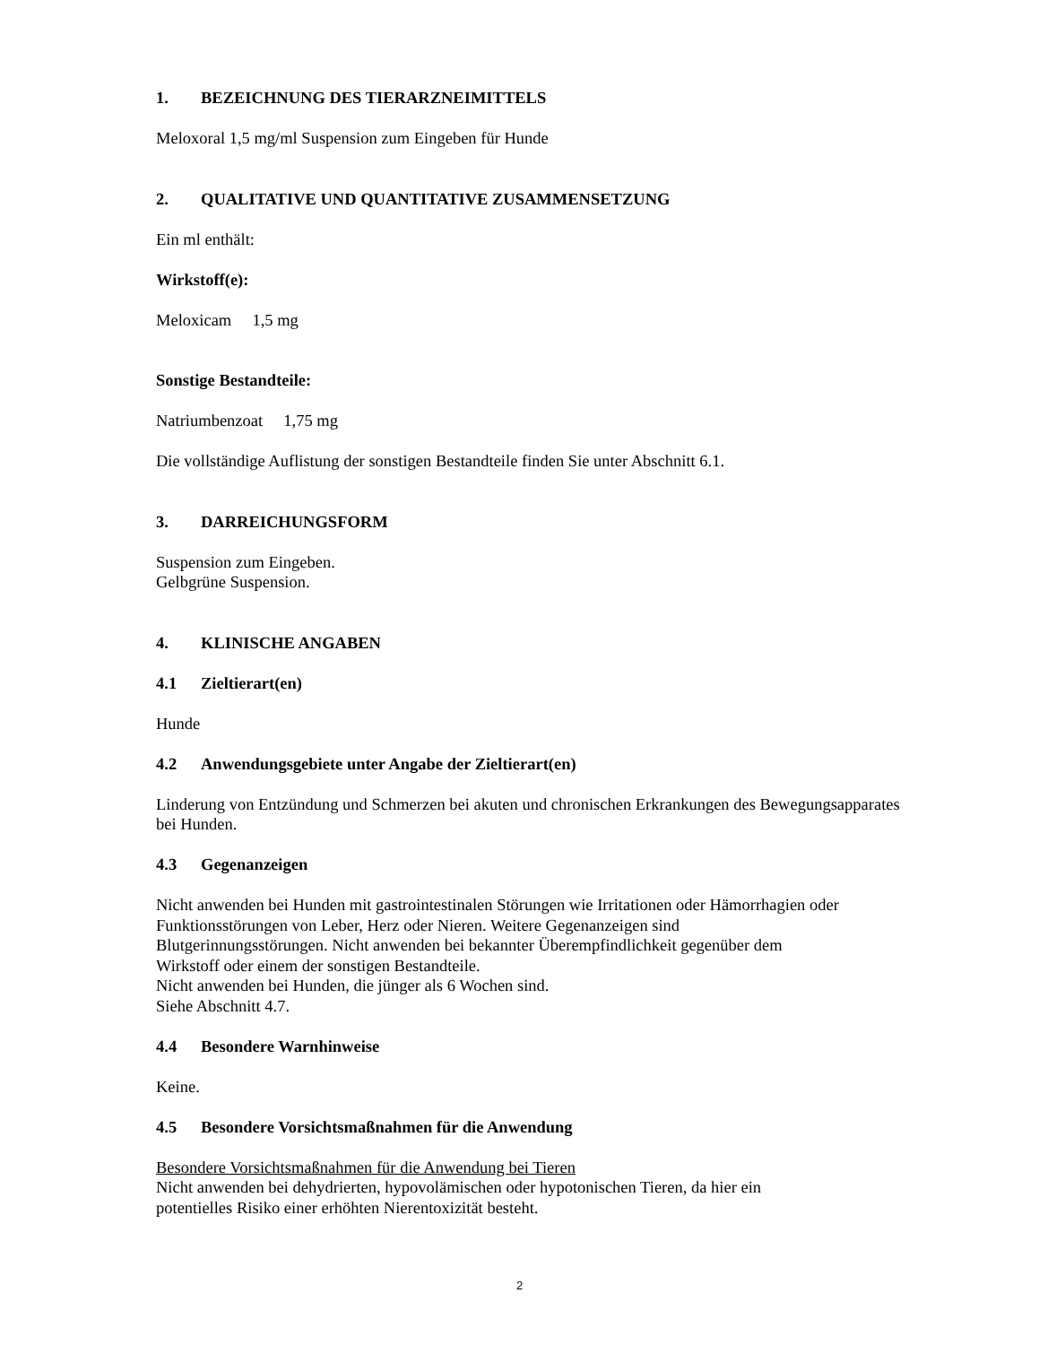1. BEZEICHNUNG DES TIERARZNEIMITTELS
Meloxoral 1,5 mg/ml Suspension zum Eingeben für Hunde
2. QUALITATIVE UND QUANTITATIVE ZUSAMMENSETZUNG
Ein ml enthält:
Wirkstoff(e):
Meloxicam 1,5 mg
Sonstige Bestandteile:
Natriumbenzoat 1,75 mg
Die vollständige Auflistung der sonstigen Bestandteile finden Sie unter Abschnitt 6.1.
3. DARREICHUNGSFORM
Suspension zum Eingeben.
Gelbgrüne Suspension.
4. KLINISCHE ANGABEN
4.1 Zieltierart(en)
Hunde
4.2 Anwendungsgebiete unter Angabe der Zieltierart(en)
Linderung von Entzündung und Schmerzen bei akuten und chronischen Erkrankungen des Bewegungsapparates bei Hunden.
4.3 Gegenanzeigen
Nicht anwenden bei Hunden mit gastrointestinalen Störungen wie Irritationen oder Hämorrhagien oder Funktionsstörungen von Leber, Herz oder Nieren. Weitere Gegenanzeigen sind
Blutgerinnungsstörungen. Nicht anwenden bei bekannter Überempfindlichkeit gegenüber dem
Wirkstoff oder einem der sonstigen Bestandteile.
Nicht anwenden bei Hunden, die jünger als 6 Wochen sind.
Siehe Abschnitt 4.7.
4.4 Besondere Warnhinweise
Keine.
4.5 Besondere Vorsichtsmaßnahmen für die Anwendung
Besondere Vorsichtsmaßnahmen für die Anwendung bei Tieren
Nicht anwenden bei dehydrierten, hypovolämischen oder hypotonischen Tieren, da hier ein
potentielles Risiko einer erhöhten Nierentoxizität besteht.
2